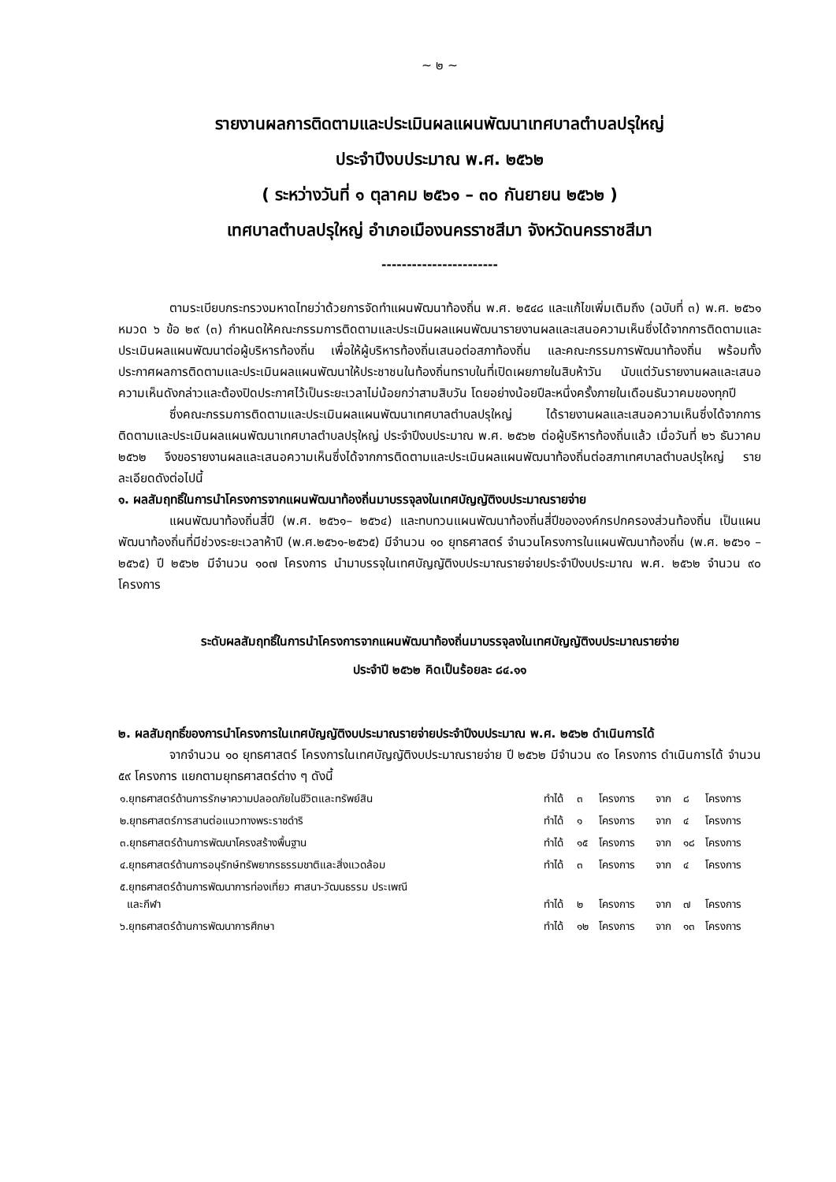~ ๒ ~
รายงานผลการติดตามและประเมินผลแผนพัฒนาเทศบาลตำบลปรุใหญ่
ประจำปีงบประมาณ พ.ศ. ๒๕๖๒
( ระหว่างวันที่ ๑ ตุลาคม ๒๕๖๑ – ๓๐ กันยายน ๒๕๖๒ )
เทศบาลตำบลปรุใหญ่ อำเภอเมืองนครราชสีมา จังหวัดนครราชสีมา
-----------------------
ตามระเบียบกระทรวงมหาดไทยว่าด้วยการจัดทำแผนพัฒนาท้องถิ่น พ.ศ. ๒๕๔๘ และแก้ไขเพิ่มเติมถึง (ฉบับที่ ๓) พ.ศ. ๒๕๖๑ หมวด ๖ ข้อ ๒๙ (๓) กำหนดให้คณะกรรมการติดตามและประเมินผลแผนพัฒนารายงานผลและเสนอความเห็นซึ่งได้จากการติดตามและประเมินผลแผนพัฒนาต่อผู้บริหารท้องถิ่น เพื่อให้ผู้บริหารท้องถิ่นเสนอต่อสภาท้องถิ่น และคณะกรรมการพัฒนาท้องถิ่น พร้อมทั้งประกาศผลการติดตามและประเมินผลแผนพัฒนาให้ประชาชนในท้องถิ่นทราบในที่เปิดเผยภายในสิบห้าวัน นับแต่วันรายงานผลและเสนอความเห็นดังกล่าวและต้องปิดประกาศไว้เป็นระยะเวลาไม่น้อยกว่าสามสิบวัน โดยอย่างน้อยปีละหนึ่งครั้งภายในเดือนธันวาคมของทุกปี
ซึ่งคณะกรรมการติดตามและประเมินผลแผนพัฒนาเทศบาลตำบลปรุใหญ่ ได้รายงานผลและเสนอความเห็นซึ่งได้จากการติดตามและประเมินผลแผนพัฒนาเทศบาลตำบลปรุใหญ่ ประจำปีงบประมาณ พ.ศ. ๒๕๖๒ ต่อผู้บริหารท้องถิ่นแล้ว เมื่อวันที่ ๒๖ ธันวาคม ๒๕๖๒ จึงขอรายงานผลและเสนอความเห็นซึ่งได้จากการติดตามและประเมินผลแผนพัฒนาท้องถิ่นต่อสภาเทศบาลตำบลปรุใหญ่ รายละเอียดดังต่อไปนี้
๑. ผลสัมฤทธิ์ในการนำโครงการจากแผนพัฒนาท้องถิ่นมาบรรจุลงในเทศบัญญัติงบประมาณรายจ่าย
แผนพัฒนาท้องถิ่นสี่ปี (พ.ศ. ๒๕๖๑– ๒๕๖๔) และทบทวนแผนพัฒนาท้องถิ่นสี่ปีขององค์กรปกครองส่วนท้องถิ่น เป็นแผนพัฒนาท้องถิ่นที่มีช่วงระยะเวลาห้าปี (พ.ศ.๒๕๖๑-๒๕๖๕) มีจำนวน ๑๐ ยุทธศาสตร์ จำนวนโครงการในแผนพัฒนาท้องถิ่น (พ.ศ. ๒๕๖๑ – ๒๕๖๕) ปี ๒๕๖๒ มีจำนวน ๑๐๗ โครงการ นำมาบรรจุในเทศบัญญัติงบประมาณรายจ่ายประจำปีงบประมาณ พ.ศ. ๒๕๖๒ จำนวน ๙๐ โครงการ
ระดับผลสัมฤทธิ์ในการนำโครงการจากแผนพัฒนาท้องถิ่นมาบรรจุลงในเทศบัญญัติงบประมาณรายจ่าย
ประจำปี ๒๕๖๒ คิดเป็นร้อยละ ๘๔.๑๑
๒. ผลสัมฤทธิ์ของการนำโครงการในเทศบัญญัติงบประมาณรายจ่ายประจำปีงบประมาณ พ.ศ. ๒๕๖๒ ดำเนินการได้
จากจำนวน ๑๐ ยุทธศาสตร์ โครงการในเทศบัญญัติงบประมาณรายจ่าย ปี ๒๕๖๒ มีจำนวน ๙๐ โครงการ ดำเนินการได้ จำนวน ๕๙ โครงการ แยกตามยุทธศาสตร์ต่าง ๆ ดังนี้
| ๑.ยุทธศาสตร์ด้านการรักษาความปลอดภัยในชีวิตและทรัพย์สิน | ทำได้ | ๓ | โครงการ | จาก | ๘ | โครงการ |
| ๒.ยุทธศาสตร์การสานต่อแนวทางพระราชดำริ | ทำได้ | ๑ | โครงการ | จาก | ๔ | โครงการ |
| ๓.ยุทธศาสตร์ด้านการพัฒนาโครงสร้างพื้นฐาน | ทำได้ | ๑๕ | โครงการ | จาก | ๑๘ | โครงการ |
| ๔.ยุทธศาสตร์ด้านการอนุรักษ์ทรัพยากรธรรมชาติและสิ่งแวดล้อม | ทำได้ | ๓ | โครงการ | จาก | ๔ | โครงการ |
| ๕.ยุทธศาสตร์ด้านการพัฒนาการท่องเที่ยว ศาสนา-วัฒนธรรม ประเพณี และกีฬา | ทำได้ | ๒ | โครงการ | จาก | ๗ | โครงการ |
| ๖.ยุทธศาสตร์ด้านการพัฒนาการศึกษา | ทำได้ | ๑๒ | โครงการ | จาก | ๑๓ | โครงการ |